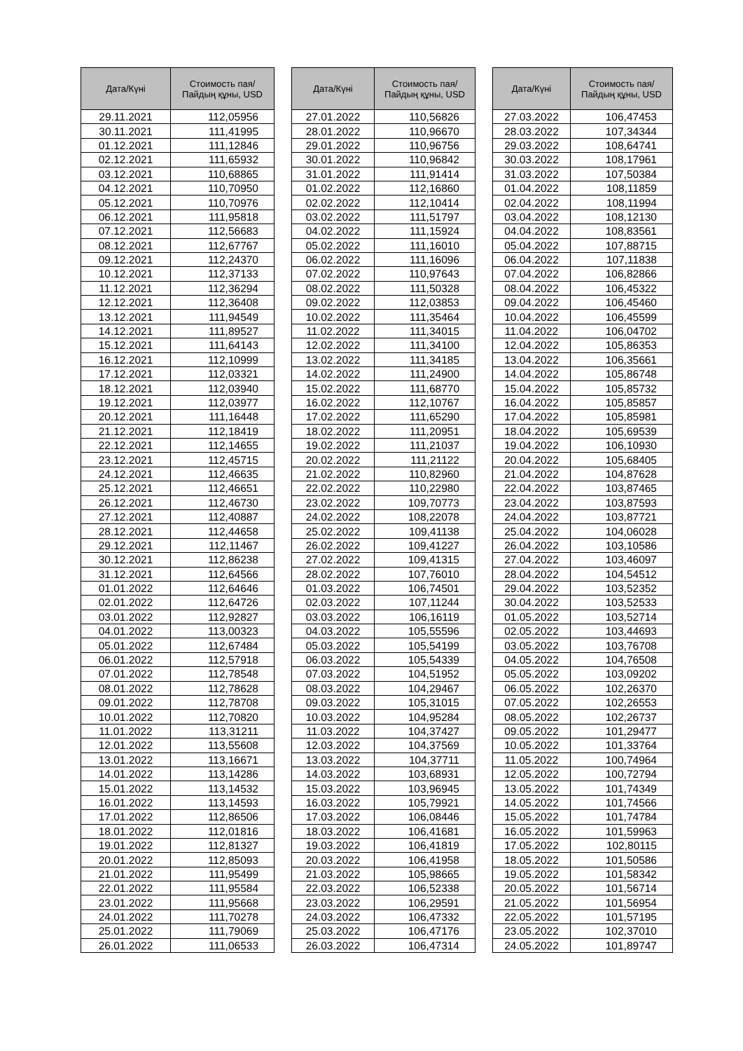| Дата/Күні | Стоимость пая/ Пайдың құны, USD |
| --- | --- |
| 29.11.2021 | 112,05956 |
| 30.11.2021 | 111,41995 |
| 01.12.2021 | 111,12846 |
| 02.12.2021 | 111,65932 |
| 03.12.2021 | 110,68865 |
| 04.12.2021 | 110,70950 |
| 05.12.2021 | 110,70976 |
| 06.12.2021 | 111,95818 |
| 07.12.2021 | 112,56683 |
| 08.12.2021 | 112,67767 |
| 09.12.2021 | 112,24370 |
| 10.12.2021 | 112,37133 |
| 11.12.2021 | 112,36294 |
| 12.12.2021 | 112,36408 |
| 13.12.2021 | 111,94549 |
| 14.12.2021 | 111,89527 |
| 15.12.2021 | 111,64143 |
| 16.12.2021 | 112,10999 |
| 17.12.2021 | 112,03321 |
| 18.12.2021 | 112,03940 |
| 19.12.2021 | 112,03977 |
| 20.12.2021 | 111,16448 |
| 21.12.2021 | 112,18419 |
| 22.12.2021 | 112,14655 |
| 23.12.2021 | 112,45715 |
| 24.12.2021 | 112,46635 |
| 25.12.2021 | 112,46651 |
| 26.12.2021 | 112,46730 |
| 27.12.2021 | 112,40887 |
| 28.12.2021 | 112,44658 |
| 29.12.2021 | 112,11467 |
| 30.12.2021 | 112,86238 |
| 31.12.2021 | 112,64566 |
| 01.01.2022 | 112,64646 |
| 02.01.2022 | 112,64726 |
| 03.01.2022 | 112,92827 |
| 04.01.2022 | 113,00323 |
| 05.01.2022 | 112,67484 |
| 06.01.2022 | 112,57918 |
| 07.01.2022 | 112,78548 |
| 08.01.2022 | 112,78628 |
| 09.01.2022 | 112,78708 |
| 10.01.2022 | 112,70820 |
| 11.01.2022 | 113,31211 |
| 12.01.2022 | 113,55608 |
| 13.01.2022 | 113,16671 |
| 14.01.2022 | 113,14286 |
| 15.01.2022 | 113,14532 |
| 16.01.2022 | 113,14593 |
| 17.01.2022 | 112,86506 |
| 18.01.2022 | 112,01816 |
| 19.01.2022 | 112,81327 |
| 20.01.2022 | 112,85093 |
| 21.01.2022 | 111,95499 |
| 22.01.2022 | 111,95584 |
| 23.01.2022 | 111,95668 |
| 24.01.2022 | 111,70278 |
| 25.01.2022 | 111,79069 |
| 26.01.2022 | 111,06533 |
| Дата/Күні | Стоимость пая/ Пайдың құны, USD |
| --- | --- |
| 27.01.2022 | 110,56826 |
| 28.01.2022 | 110,96670 |
| 29.01.2022 | 110,96756 |
| 30.01.2022 | 110,96842 |
| 31.01.2022 | 111,91414 |
| 01.02.2022 | 112,16860 |
| 02.02.2022 | 112,10414 |
| 03.02.2022 | 111,51797 |
| 04.02.2022 | 111,15924 |
| 05.02.2022 | 111,16010 |
| 06.02.2022 | 111,16096 |
| 07.02.2022 | 110,97643 |
| 08.02.2022 | 111,50328 |
| 09.02.2022 | 112,03853 |
| 10.02.2022 | 111,35464 |
| 11.02.2022 | 111,34015 |
| 12.02.2022 | 111,34100 |
| 13.02.2022 | 111,34185 |
| 14.02.2022 | 111,24900 |
| 15.02.2022 | 111,68770 |
| 16.02.2022 | 112,10767 |
| 17.02.2022 | 111,65290 |
| 18.02.2022 | 111,20951 |
| 19.02.2022 | 111,21037 |
| 20.02.2022 | 111,21122 |
| 21.02.2022 | 110,82960 |
| 22.02.2022 | 110,22980 |
| 23.02.2022 | 109,70773 |
| 24.02.2022 | 108,22078 |
| 25.02.2022 | 109,41138 |
| 26.02.2022 | 109,41227 |
| 27.02.2022 | 109,41315 |
| 28.02.2022 | 107,76010 |
| 01.03.2022 | 106,74501 |
| 02.03.2022 | 107,11244 |
| 03.03.2022 | 106,16119 |
| 04.03.2022 | 105,55596 |
| 05.03.2022 | 105,54199 |
| 06.03.2022 | 105,54339 |
| 07.03.2022 | 104,51952 |
| 08.03.2022 | 104,29467 |
| 09.03.2022 | 105,31015 |
| 10.03.2022 | 104,95284 |
| 11.03.2022 | 104,37427 |
| 12.03.2022 | 104,37569 |
| 13.03.2022 | 104,37711 |
| 14.03.2022 | 103,68931 |
| 15.03.2022 | 103,96945 |
| 16.03.2022 | 105,79921 |
| 17.03.2022 | 106,08446 |
| 18.03.2022 | 106,41681 |
| 19.03.2022 | 106,41819 |
| 20.03.2022 | 106,41958 |
| 21.03.2022 | 105,98665 |
| 22.03.2022 | 106,52338 |
| 23.03.2022 | 106,29591 |
| 24.03.2022 | 106,47332 |
| 25.03.2022 | 106,47176 |
| 26.03.2022 | 106,47314 |
| Дата/Күні | Стоимость пая/ Пайдың құны, USD |
| --- | --- |
| 27.03.2022 | 106,47453 |
| 28.03.2022 | 107,34344 |
| 29.03.2022 | 108,64741 |
| 30.03.2022 | 108,17961 |
| 31.03.2022 | 107,50384 |
| 01.04.2022 | 108,11859 |
| 02.04.2022 | 108,11994 |
| 03.04.2022 | 108,12130 |
| 04.04.2022 | 108,83561 |
| 05.04.2022 | 107,88715 |
| 06.04.2022 | 107,11838 |
| 07.04.2022 | 106,82866 |
| 08.04.2022 | 106,45322 |
| 09.04.2022 | 106,45460 |
| 10.04.2022 | 106,45599 |
| 11.04.2022 | 106,04702 |
| 12.04.2022 | 105,86353 |
| 13.04.2022 | 106,35661 |
| 14.04.2022 | 105,86748 |
| 15.04.2022 | 105,85732 |
| 16.04.2022 | 105,85857 |
| 17.04.2022 | 105,85981 |
| 18.04.2022 | 105,69539 |
| 19.04.2022 | 106,10930 |
| 20.04.2022 | 105,68405 |
| 21.04.2022 | 104,87628 |
| 22.04.2022 | 103,87465 |
| 23.04.2022 | 103,87593 |
| 24.04.2022 | 103,87721 |
| 25.04.2022 | 104,06028 |
| 26.04.2022 | 103,10586 |
| 27.04.2022 | 103,46097 |
| 28.04.2022 | 104,54512 |
| 29.04.2022 | 103,52352 |
| 30.04.2022 | 103,52533 |
| 01.05.2022 | 103,52714 |
| 02.05.2022 | 103,44693 |
| 03.05.2022 | 103,76708 |
| 04.05.2022 | 104,76508 |
| 05.05.2022 | 103,09202 |
| 06.05.2022 | 102,26370 |
| 07.05.2022 | 102,26553 |
| 08.05.2022 | 102,26737 |
| 09.05.2022 | 101,29477 |
| 10.05.2022 | 101,33764 |
| 11.05.2022 | 100,74964 |
| 12.05.2022 | 100,72794 |
| 13.05.2022 | 101,74349 |
| 14.05.2022 | 101,74566 |
| 15.05.2022 | 101,74784 |
| 16.05.2022 | 101,59963 |
| 17.05.2022 | 102,80115 |
| 18.05.2022 | 101,50586 |
| 19.05.2022 | 101,58342 |
| 20.05.2022 | 101,56714 |
| 21.05.2022 | 101,56954 |
| 22.05.2022 | 101,57195 |
| 23.05.2022 | 102,37010 |
| 24.05.2022 | 101,89747 |